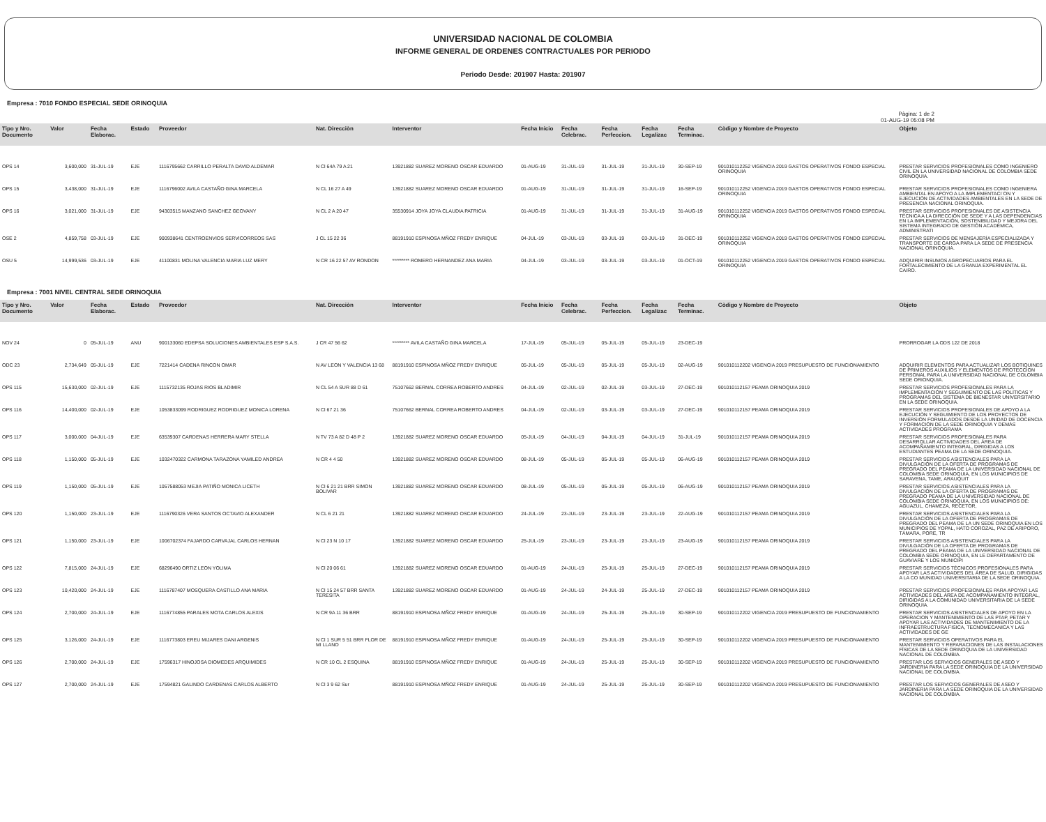UNIVERSIDAD NACIONAL DE COLOMBIA
INFORME GENERAL DE ORDENES CONTRACTUALES POR PERIODO
Periodo Desde: 201907 Hasta: 201907
Empresa : 7010 FONDO ESPECIAL SEDE ORINOQUIA
Pàgina: 1 de 2
01-AUG-19 05:08 PM
| Tipo y Nro. Documento | Valor | Fecha Elaborac. | Estado | Proveedor | Nat. Direcciòn | Interventor | Fecha Inicio | Fecha Celebrac. | Fecha Perfeccion. | Fecha Legalizac | Fecha Terminac. | Còdigo y Nombre de Proyecto | Objeto |
| --- | --- | --- | --- | --- | --- | --- | --- | --- | --- | --- | --- | --- | --- |
| OPS 14 | 3,600,000 | 31-JUL-19 | EJE | 1116795662 CARRILLO PERALTA DAVID ALDEMAR | N Cl 64A 79 A 21 | 13921882 SUAREZ MORENO OSCAR EDUARDO | 01-AUG-19 | 31-JUL-19 | 31-JUL-19 | 31-JUL-19 | 30-SEP-19 | 901010112252 VIGENCIA 2019 GASTOS OPERATIVOS FONDO ESPECIAL ORINOQUIA | PRESTAR SERVICIOS PROFESIONALES COMO INGENIERO CIVIL EN LA UNIVERSIDAD NACIONAL DE COLOMBIA SEDE ORINOQUIA. |
| OPS 15 | 3,438,000 | 31-JUL-19 | EJE | 1116796002 AVILA CASTAÑO GINA MARCELA | N CL 16 27 A 49 | 13921882 SUAREZ MORENO OSCAR EDUARDO | 01-AUG-19 | 31-JUL-19 | 31-JUL-19 | 31-JUL-19 | 16-SEP-19 | 901010112252 VIGENCIA 2019 GASTOS OPERATIVOS FONDO ESPECIAL ORINOQUIA | PRESTAR SERVICIOS PROFESIONALES COMO INGENIERA AMBIENTAL EN APOYO A LA IMPLEMENTACI¨ON Y EJECUCIÓN DE ACTIVIDADES AMBIENTALES EN LA SEDE DE PRESENCIA NACIONAL ORINOQUIA. |
| OPS 16 | 3,021,000 | 31-JUL-19 | EJE | 94303515 MANZANO SANCHEZ GEOVANY | N CL 2 A 20 47 | 35530914 JOYA JOYA CLAUDIA PATRICIA | 01-AUG-19 | 31-JUL-19 | 31-JUL-19 | 31-JUL-19 | 31-AUG-19 | 901010112252 VIGENCIA 2019 GASTOS OPERATIVOS FONDO ESPECIAL ORINOQUIA | PRESTAR SERVICIOS PROFESIONALES DE ASISTENCIA TÉCNICA A LA DIRECCIÓN DE SEDE Y A LAS DEPENDENCIAS EN LA IMPLEMENTACIÓN, SOSTENIBILIDAD Y MEJORA DEL SISTEMA INTEGRADO DE GESTIÓN ACADÉMICA, ADMINISTRATI |
| OSE 2 | 4,859,758 | 03-JUL-19 | EJE | 900938641 CENTROENVIOS SERVICORREOS SAS | J CL 15 22 36 | 88191910 ESPINOSA MÑOZ FREDY ENRIQUE | 04-JUL-19 | 03-JUL-19 | 03-JUL-19 | 03-JUL-19 | 31-DEC-19 | 901010112252 VIGENCIA 2019 GASTOS OPERATIVOS FONDO ESPECIAL ORINOQUIA | PRESTAR SERVICIOS DE MENSAJERÍA ESPECIALIZADA Y TRANSPORTE DE CARGA PARA LA SEDE DE PRESENCIA NACIONAL ORINOQUIA. |
| OSU 5 | 14,999,536 | 03-JUL-19 | EJE | 41100831 MOLINA VALENCIA MARIA LUZ MERY | N CR 16 22 57 AV RONDON | ********* ROMERO HERNANDEZ ANA MARIA | 04-JUL-19 | 03-JUL-19 | 03-JUL-19 | 03-JUL-19 | 01-OCT-19 | 901010112252 VIGENCIA 2019 GASTOS OPERATIVOS FONDO ESPECIAL ORINOQUIA | ADQUIRIR INSUMOS AGROPECUARIOS PARA EL FORTALECIMIENTO DE LA GRANJA EXPERIMENTAL EL CAIRO. |
Empresa : 7001 NIVEL CENTRAL SEDE ORINOQUIA
| Tipo y Nro. Documento | Valor | Fecha Elaborac. | Estado | Proveedor | Nat. Direcciòn | Interventor | Fecha Inicio | Fecha Celebrac. | Fecha Perfeccion. | Fecha Legalizac | Fecha Terminac. | Còdigo y Nombre de Proyecto | Objeto |
| --- | --- | --- | --- | --- | --- | --- | --- | --- | --- | --- | --- | --- | --- |
| NOV 24 | 0 | 05-JUL-19 | ANU | 900133060 EDEPSA SOLUCIONES AMBIENTALES ESP S.A.S. | J CR 47 56 62 | ********* AVILA CASTAÑO GINA MARCELA | 17-JUL-19 | 05-JUL-19 | 05-JUL-19 | 05-JUL-19 | 23-DEC-19 | | PRORROGAR LA ODS 122 DE 2018 |
| ODC 23 | 2,734,649 | 05-JUL-19 | EJE | 7221414 CADENA RINCON OMAR | N AV LEON Y VALENCIA 13 68 | 88191910 ESPINOSA MÑOZ FREDY ENRIQUE | 05-JUL-19 | 05-JUL-19 | 05-JUL-19 | 05-JUL-19 | 02-AUG-19 | 901010112202 VIGENCIA 2019 PRESUPUESTO DE FUNCIONAMIENTO | ADQUIRIR ELEMENTOS PARA ACTUALIZAR LOS BOTIQUINES DE PRIMEROS AUXILIOS Y ELEMENTOS DE PROTECCION PERSONAL PARA LA UNIVERSIDAD NACIONAL DE COLOMBIA SEDE ORIONQUIA. |
| OPS 115 | 15,630,000 | 02-JUL-19 | EJE | 1115732135 ROJAS RIOS BLADIMIR | N CL 54 A SUR 88 D 61 | 75107662 BERNAL CORREA ROBERTO ANDRES | 04-JUL-19 | 02-JUL-19 | 02-JUL-19 | 03-JUL-19 | 27-DEC-19 | 901010112157 PEAMA ORINOQUIA 2019 | PRESTAR SERVICIOS PROFESIONALES PARA LA IMPLEMENTACIÓN Y SEGUIMIENTO DE LAS POLÍTICAS Y PROGRAMAS DEL SISTEMA DE BIENESTAR UNIVERSITARIO EN LA SEDE ORINOQUIA. |
| OPS 116 | 14,400,000 | 02-JUL-19 | EJE | 1053833099 RODRIGUEZ RODRIGUEZ MONICA LORENA | N Cl 67 21 36 | 75107662 BERNAL CORREA ROBERTO ANDRES | 04-JUL-19 | 02-JUL-19 | 03-JUL-19 | 03-JUL-19 | 27-DEC-19 | 901010112157 PEAMA ORINOQUIA 2019 | PRESTAR SERVICIOS PROFESIONALES DE APOYO A LA EJECUCIÓN Y SEGUIMIENTO DE LOS PROYECTOS DE INVERSIÓN FORMULADOS DESDE LA UNIDAD DE DOCENCIA Y FORMACIÓN DE LA SEDE ORINOQUIA Y DEMÁS ACTIVIDADES PROGRAMA |
| OPS 117 | 3,000,000 | 04-JUL-19 | EJE | 63539307 CARDENAS HERRERA MARY STELLA | N TV 73 A 82 D 48 P 2 | 13921882 SUAREZ MORENO OSCAR EDUARDO | 05-JUL-19 | 04-JUL-19 | 04-JUL-19 | 04-JUL-19 | 31-JUL-19 | 901010112157 PEAMA ORINOQUIA 2019 | PRESTAR SERVICIOS PROFESIONALES PARA DESARROLLAR ACTIVIDADES DEL ÁREA DE ACOMPAÑAMIENTO INTEGRAL, DIRIGIDAS A LOS ESTUDIANTES PEAMA DE LA SEDE ORINOQUIA. |
| OPS 118 | 1,150,000 | 05-JUL-19 | EJE | 1032470322 CARMONA TARAZONA YAMILED ANDREA | N CR 4 4 50 | 13921882 SUAREZ MORENO OSCAR EDUARDO | 08-JUL-19 | 05-JUL-19 | 05-JUL-19 | 05-JUL-19 | 06-AUG-19 | 901010112157 PEAMA ORINOQUIA 2019 | PRESTAR SERVICIOS ASISTENCIALES PARA LA DIVULGACIÓN DE LA OFERTA DE PROGRAMAS DE PREGRADO DEL PEAMA DE LA UNIVERSIDAD NACIONAL DE COLOMBIA SEDE ORINOQUIA, EN LOS MUNICIPIOS DE SARAVENA, TAME, ARAUQUIT |
| OPS 119 | 1,150,000 | 05-JUL-19 | EJE | 1057588053 MEJIA PATIÑO MONICA LICETH | N Cl 6 21 21 BRR SIMON BOLIVAR | 13921882 SUAREZ MORENO OSCAR EDUARDO | 08-JUL-19 | 05-JUL-19 | 05-JUL-19 | 05-JUL-19 | 06-AUG-19 | 901010112157 PEAMA ORINOQUIA 2019 | PRESTAR SERVICIOS ASISTENCIALES PARA LA DIVULGACIÓN DE LA OFERTA DE PROGRAMAS DE PREGRADO PEAMA DE LA UNIVERSIDAD NACIONAL DE COLOMBIA SEDE ORINOQUIA, EN LOS MUNICIPIOS DE: AGUAZUL, CHAMEZA, RECETOR, |
| OPS 120 | 1,150,000 | 23-JUL-19 | EJE | 1116790326 VERA SANTOS OCTAVIO ALEXANDER | N CL 6 21 21 | 13921882 SUAREZ MORENO OSCAR EDUARDO | 24-JUL-19 | 23-JUL-19 | 23-JUL-19 | 23-JUL-19 | 22-AUG-19 | 901010112157 PEAMA ORINOQUIA 2019 | PRESTAR SERVICIOS ASISTENCIALES PARA LA DIVULGACIÓN DE LA OFERTA DE PROGRAMAS DE PREGRADO DEL PEAMA DE LA UN SEDE ORINOQUIA EN LOS MUNICIPIOS DE YOPAL, HATO COROZAL, PAZ DE ARIPORO, TÁMARA, PORE, TR |
| OPS 121 | 1,150,000 | 23-JUL-19 | EJE | 1006702374 FAJARDO CARVAJAL CARLOS HERNAN | N Cl 23 N 10 17 | 13921882 SUAREZ MORENO OSCAR EDUARDO | 25-JUL-19 | 23-JUL-19 | 23-JUL-19 | 23-JUL-19 | 23-AUG-19 | 901010112157 PEAMA ORINOQUIA 2019 | PRESTAR SERVICIOS ASISTENCIALES PARA LA DIVULGACIÓN DE LA OFERTA DE PROGRAMAS DE PREGRADO DEL PEAMA DE LA UNIVERSIDAD NACIONAL DE COLOMBIA SEDE ORINOQUIA, EN LE DEPARTAMENTO DE GUAVIARE Y LOS MUNICIPI |
| OPS 122 | 7,815,000 | 24-JUL-19 | EJE | 68296490 ORTIZ LEON YOLIMA | N Cl 20 06 61 | 13921882 SUAREZ MORENO OSCAR EDUARDO | 01-AUG-19 | 24-JUL-19 | 25-JUL-19 | 25-JUL-19 | 27-DEC-19 | 901010112157 PEAMA ORINOQUIA 2019 | PRESTAR SERVICIOS TÉCNICOS PROFESIONALES PARA APOYAR LAS ACTIVIDADES DEL ÁREA DE SALUD, DIRIGIDAS A LA CO MUNIDAD UNIVERSITARIA DE LA SEDE ORINOQUIA. |
| OPS 123 | 10,420,000 | 24-JUL-19 | EJE | 1116787407 MOSQUERA CASTILLO ANA MARIA | N Cl 15 24 57 BRR SANTA TERESITA | 13921882 SUAREZ MORENO OSCAR EDUARDO | 01-AUG-19 | 24-JUL-19 | 24-JUL-19 | 25-JUL-19 | 27-DEC-19 | 901010112157 PEAMA ORINOQUIA 2019 | PRESTAR SERVICIOS PROFESIONALES PARA APOYAR LAS ACTIVIDADES DEL ÁREA DE ACOMPAÑAMIENTO INTEGRAL, DIRIGIDAS A LA COMUNIDAD UNIVERSITARIA DE LA SEDE ORINOQUIA. |
| OPS 124 | 2,700,000 | 24-JUL-19 | EJE | 1116774855 PARALES MOTA CARLOS ALEXIS | N CR 9A 11 36 BRR | 88191910 ESPINOSA MÑOZ FREDY ENRIQUE | 01-AUG-19 | 24-JUL-19 | 25-JUL-19 | 25-JUL-19 | 30-SEP-19 | 901010112202 VIGENCIA 2019 PRESUPUESTO DE FUNCIONAMIENTO | PRESTAR SERVICIOS ASISTENCIALES DE APOYO EN LA OPERACION Y MANTENIMIENTO DE LAS PTAP, PETAR Y APOYAR LAS ACTIVIDADES DE MANTENIMIENTO DE LA INFRAESTRUCTURA FISICA, TECNOMECANICA Y LAS ACTIVIDADES DE GE |
| OPS 125 | 3,126,000 | 24-JUL-19 | EJE | 1116773803 EREU MIJARES DANI ARGENIS | N Cl 1 SUR 5 51 BRR FLOR DE MI LLANO | 88191910 ESPINOSA MÑOZ FREDY ENRIQUE | 01-AUG-19 | 24-JUL-19 | 25-JUL-19 | 25-JUL-19 | 30-SEP-19 | 901010112202 VIGENCIA 2019 PRESUPUESTO DE FUNCIONAMIENTO | PRESTAR SERVICIOS OPERATIVOS PARA EL MANTENIMIENTO Y REPARACIONES DE LAS INSTALACIONES FÍSICAS DE LA SEDE ORINOQUIA DE LA UNIVERSIDAD NACIONAL DE COLOMBIA. |
| OPS 126 | 2,700,000 | 24-JUL-19 | EJE | 17596317 HINOJOSA DIOMEDES ARQUIMIDES | N CR 10 CL 2 ESQUINA | 88191910 ESPINOSA MÑOZ FREDY ENRIQUE | 01-AUG-19 | 24-JUL-19 | 25-JUL-19 | 25-JUL-19 | 30-SEP-19 | 901010112202 VIGENCIA 2019 PRESUPUESTO DE FUNCIONAMIENTO | PRESTAR LOS SERVICIOS GENERALES DE ASEO Y JARDINERIA PARA LA SEDE ORINOQUIA DE LA UNIVERSIDAD NACIONAL DE COLOMBIA. |
| OPS 127 | 2,700,000 | 24-JUL-19 | EJE | 17594821 GALINDO CARDENAS CARLOS ALBERTO | N Cl 3 9 62 Sur | 88191910 ESPINOSA MÑOZ FREDY ENRIQUE | 01-AUG-19 | 24-JUL-19 | 25-JUL-19 | 25-JUL-19 | 30-SEP-19 | 901010112202 VIGENCIA 2019 PRESUPUESTO DE FUNCIONAMIENTO | PRESTAR LOS SERVICIOS GENERALES DE ASEO Y JARDINERIA PARA LA SEDE ORINOQUIA DE LA UNIVERSIDAD NACIONAL DE COLOMBIA. |